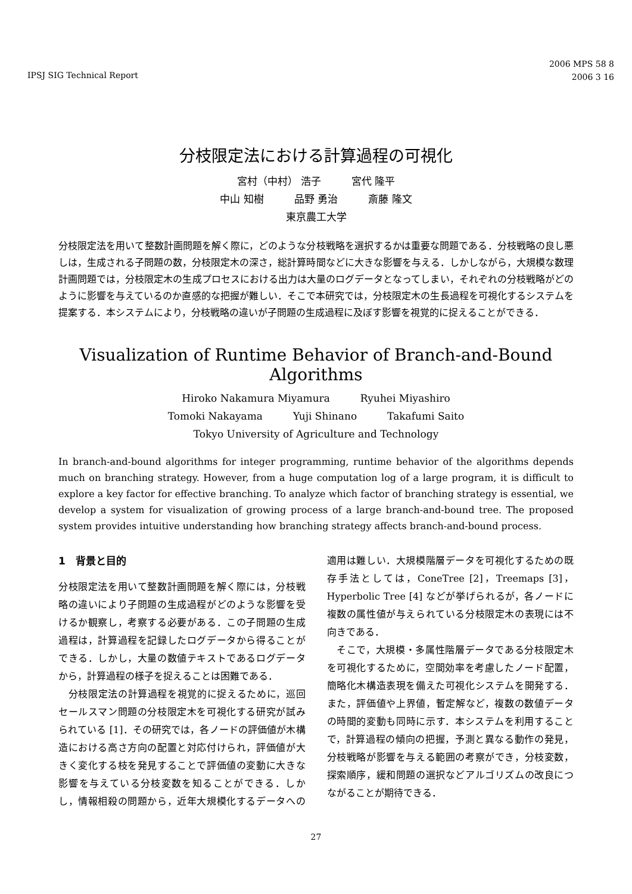IPSJ SIG Technical Report
2006 MPS 58 8
2006 3 16
分枝限定法における計算過程の可視化
宮村（中村） 浩子　　　宮代 隆平
中山 知樹　　　品野 勇治　　　斎藤 隆文
東京農工大学
分枝限定法を用いて整数計画問題を解く際に，どのような分枝戦略を選択するかは重要な問題である．分枝戦略の良し悪しは，生成される子問題の数，分枝限定木の深さ，総計算時間などに大きな影響を与える．しかしながら，大規模な数理計画問題では，分枝限定木の生成プロセスにおける出力は大量のログデータとなってしまい，それぞれの分枝戦略がどのように影響を与えているのか直感的な把握が難しい．そこで本研究では，分枝限定木の生長過程を可視化するシステムを提案する．本システムにより，分枝戦略の違いが子問題の生成過程に及ぼす影響を視覚的に捉えることができる．
Visualization of Runtime Behavior of Branch-and-Bound Algorithms
Hiroko Nakamura Miyamura　　　Ryuhei Miyashiro
Tomoki Nakayama　　　Yuji Shinano　　　Takafumi Saito
Tokyo University of Agriculture and Technology
In branch-and-bound algorithms for integer programming, runtime behavior of the algorithms depends much on branching strategy. However, from a huge computation log of a large program, it is difficult to explore a key factor for effective branching. To analyze which factor of branching strategy is essential, we develop a system for visualization of growing process of a large branch-and-bound tree. The proposed system provides intuitive understanding how branching strategy affects branch-and-bound process.
1　背景と目的
分枝限定法を用いて整数計画問題を解く際には，分枝戦略の違いにより子問題の生成過程がどのような影響を受けるか観察し，考察する必要がある．この子問題の生成過程は，計算過程を記録したログデータから得ることができる．しかし，大量の数値テキストであるログデータから，計算過程の様子を捉えることは困難である．
　分枝限定法の計算過程を視覚的に捉えるために，巡回セールスマン問題の分枝限定木を可視化する研究が試みられている [1]．その研究では，各ノードの評価値が木構造における高さ方向の配置と対応付けられ，評価値が大きく変化する枝を発見することで評価値の変動に大きな影響を与えている分枝変数を知ることができる．しかし，情報相殺の問題から，近年大規模化するデータへの適用は難しい．大規模階層データを可視化するための既存手法としては，ConeTree [2]，Treemaps [3]，Hyperbolic Tree [4] などが挙げられるが，各ノードに複数の属性値が与えられている分枝限定木の表現には不向きである．
　そこで，大規模・多属性階層データである分枝限定木を可視化するために，空間効率を考慮したノード配置，簡略化木構造表現を備えた可視化システムを開発する．また，評価値や上界値，暫定解など，複数の数値データの時間的変動も同時に示す．本システムを利用することで，計算過程の傾向の把握，予測と異なる動作の発見，分枝戦略が影響を与える範囲の考察ができ，分枝変数，探索順序，緩和問題の選択などアルゴリズムの改良につながることが期待できる．
27